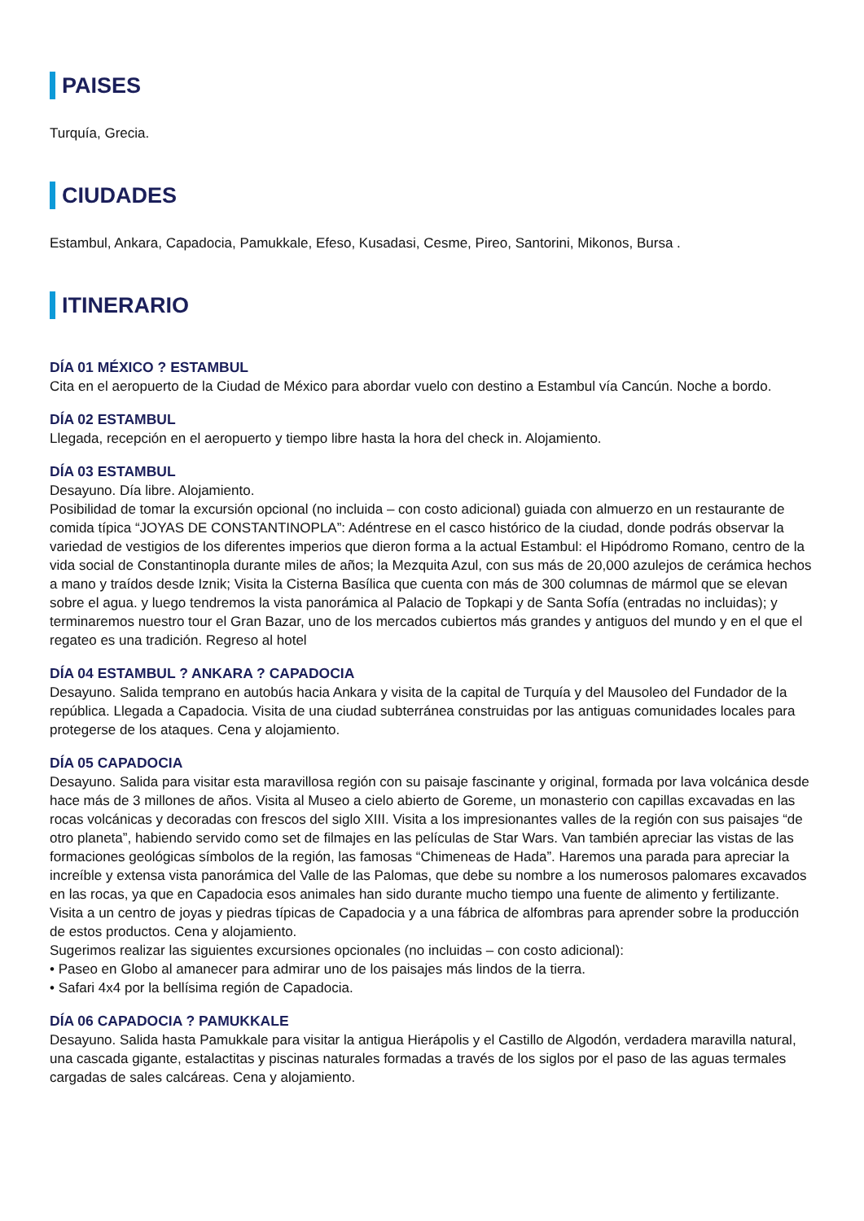PAISES
Turquía, Grecia.
CIUDADES
Estambul, Ankara, Capadocia, Pamukkale, Efeso, Kusadasi, Cesme, Pireo, Santorini, Mikonos, Bursa .
ITINERARIO
DÍA 01 MÉXICO ? ESTAMBUL
Cita en el aeropuerto de la Ciudad de México para abordar vuelo con destino a Estambul vía Cancún. Noche a bordo.
DÍA 02 ESTAMBUL
Llegada, recepción en el aeropuerto y tiempo libre hasta la hora del check in. Alojamiento.
DÍA 03 ESTAMBUL
Desayuno. Día libre. Alojamiento.
Posibilidad de tomar la excursión opcional (no incluida – con costo adicional) guiada con almuerzo en un restaurante de comida típica “JOYAS DE CONSTANTINOPLA”: Adéntrese en el casco histórico de la ciudad, donde podrás observar la variedad de vestigios de los diferentes imperios que dieron forma a la actual Estambul: el Hipódromo Romano, centro de la vida social de Constantinopla durante miles de años; la Mezquita Azul, con sus más de 20,000 azulejos de cerámica hechos a mano y traídos desde Iznik; Visita la Cisterna Basílica que cuenta con más de 300 columnas de mármol que se elevan sobre el agua. y luego tendremos la vista panorámica al Palacio de Topkapi y de Santa Sofía (entradas no incluidas); y terminaremos nuestro tour el Gran Bazar, uno de los mercados cubiertos más grandes y antiguos del mundo y en el que el regateo es una tradición. Regreso al hotel
DÍA 04 ESTAMBUL ? ANKARA ? CAPADOCIA
Desayuno. Salida temprano en autobús hacia Ankara y visita de la capital de Turquía y del Mausoleo del Fundador de la república. Llegada a Capadocia. Visita de una ciudad subterránea construidas por las antiguas comunidades locales para protegerse de los ataques. Cena y alojamiento.
DÍA 05 CAPADOCIA
Desayuno. Salida para visitar esta maravillosa región con su paisaje fascinante y original, formada por lava volcánica desde hace más de 3 millones de años. Visita al Museo a cielo abierto de Goreme, un monasterio con capillas excavadas en las rocas volcánicas y decoradas con frescos del siglo XIII. Visita a los impresionantes valles de la región con sus paisajes “de otro planeta”, habiendo servido como set de filmajes en las películas de Star Wars. Van también apreciar las vistas de las formaciones geológicas símbolos de la región, las famosas “Chimeneas de Hada”. Haremos una parada para apreciar la increíble y extensa vista panorámica del Valle de las Palomas, que debe su nombre a los numerosos palomares excavados en las rocas, ya que en Capadocia esos animales han sido durante mucho tiempo una fuente de alimento y fertilizante. Visita a un centro de joyas y piedras típicas de Capadocia y a una fábrica de alfombras para aprender sobre la producción de estos productos. Cena y alojamiento.
Sugerimos realizar las siguientes excursiones opcionales (no incluidas – con costo adicional):
• Paseo en Globo al amanecer para admirar uno de los paisajes más lindos de la tierra.
• Safari 4x4 por la bellísima región de Capadocia.
DÍA 06 CAPADOCIA ? PAMUKKALE
Desayuno. Salida hasta Pamukkale para visitar la antigua Hierápolis y el Castillo de Algodón, verdadera maravilla natural, una cascada gigante, estalactitas y piscinas naturales formadas a través de los siglos por el paso de las aguas termales cargadas de sales calcáreas. Cena y alojamiento.